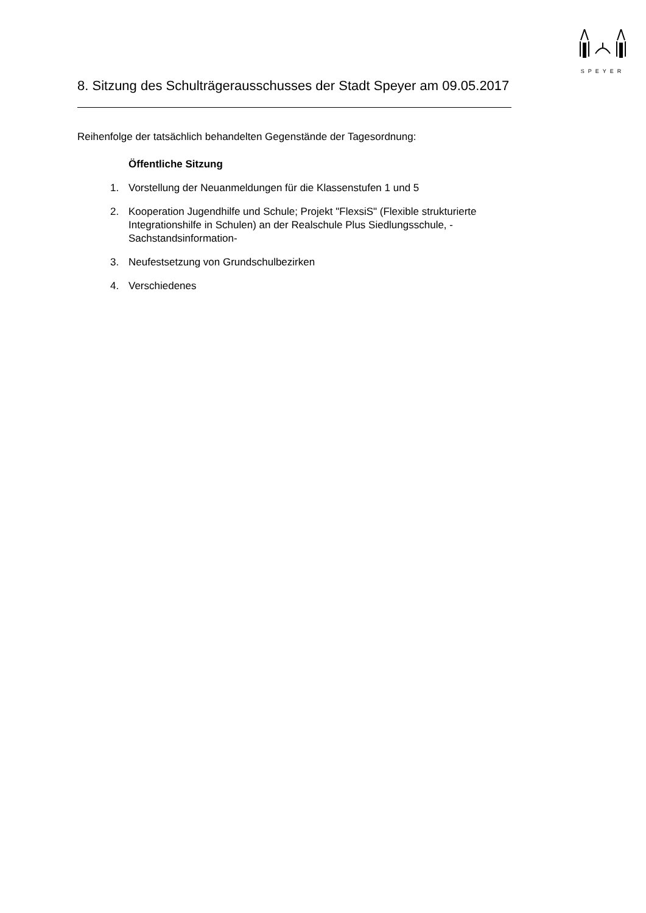SPEYER
8. Sitzung des Schulträgerausschusses der Stadt Speyer am 09.05.2017
Reihenfolge der tatsächlich behandelten Gegenstände der Tagesordnung:
Öffentliche Sitzung
1. Vorstellung der Neuanmeldungen für die Klassenstufen 1 und 5
2. Kooperation Jugendhilfe und Schule; Projekt "FlexsiS" (Flexible strukturierte Integrationshilfe in Schulen) an der Realschule Plus Siedlungsschule, -Sachstandsinformation-
3. Neufestsetzung von Grundschulbezirken
4. Verschiedenes